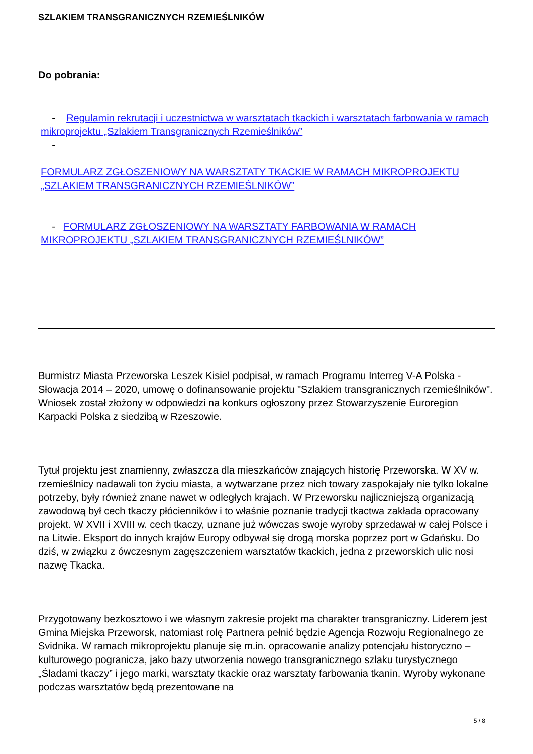SZLAKIEM TRANSGRANICZNYCH RZEMIEŚLNIKÓW
Do pobrania:
- Regulamin rekrutacji i uczestnictwa w warsztatach tkackich i warsztatach farbowania w ramach mikroprojektu „Szlakiem Transgranicznych Rzemieślników”
-
FORMULARZ ZGŁOSZENIOWY NA WARSZTATY TKACKIE W RAMACH MIKROPROJEKTU „SZLAKIEM TRANSGRANICZNYCH RZEMIEŚLNIKÓW”
- FORMULARZ ZGŁOSZENIOWY NA WARSZTATY FARBOWANIA W RAMACH MIKROPROJEKTU „SZLAKIEM TRANSGRANICZNYCH RZEMIEŚLNIKÓW”
Burmistrz Miasta Przeworska Leszek Kisiel podpisał, w ramach Programu Interreg V-A Polska - Słowacja 2014 – 2020, umowę o dofinansowanie projektu "Szlakiem transgranicznych rzemieślników". Wniosek został złożony w odpowiedzi na konkurs ogłoszony przez Stowarzyszenie Euroregion Karpacki Polska z siedzibą w Rzeszowie.
Tytuł projektu jest znamienny, zwłaszcza dla mieszkańców znających historię Przeworska. W XV w. rzemieślnicy nadawali ton życiu miasta, a wytwarzane przez nich towary zaspokajały nie tylko lokalne potrzeby, były również znane nawet w odległych krajach. W Przeworsku najliczniejszą organizacją zawodową był cech tkaczy płócienników i to właśnie poznanie tradycji tkactwa zakłada opracowany projekt. W XVII i XVIII w. cech tkaczy, uznane już wówczas swoje wyroby sprzedawał w całej Polsce i na Litwie. Eksport do innych krajów Europy odbywał się drogą morska poprzez port w Gdańsku. Do dziś, w związku z ówczesnym zagęszczeniem warsztatów tkackich, jedna z przeworskich ulic nosi nazwę Tkacka.
Przygotowany bezkosztowo i we własnym zakresie projekt ma charakter transgraniczny. Liderem jest Gmina Miejska Przeworsk, natomiast rolę Partnera pełnić będzie Agencja Rozwoju Regionalnego ze Svidnika. W ramach mikroprojektu planuje się m.in. opracowanie analizy potencjału historyczno – kulturowego pogranicza, jako bazy utworzenia nowego transgranicznego szlaku turystycznego „Śladami tkaczy” i jego marki, warsztaty tkackie oraz warsztaty farbowania tkanin. Wyroby wykonane podczas warsztatów będą prezentowane na
5 / 8